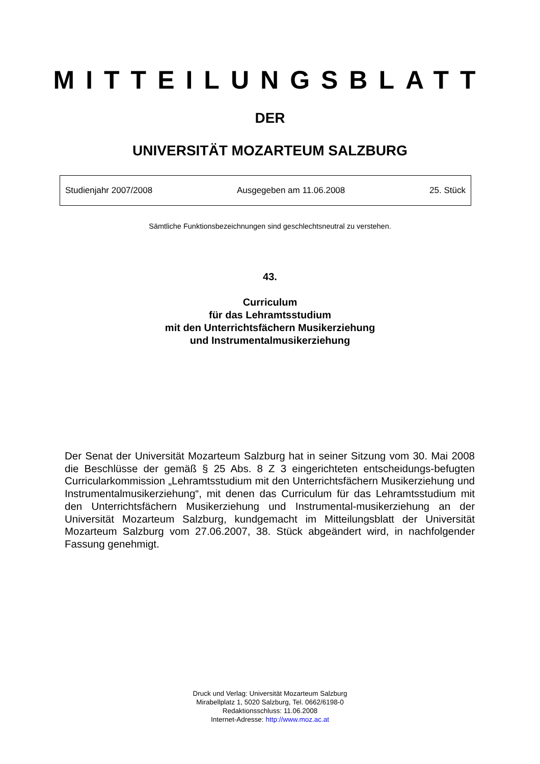MITTEILUNGSBLATT
DER
UNIVERSITÄT MOZARTEUM SALZBURG
Studienjahr 2007/2008 Ausgegeben am 11.06.2008 25. Stück
Sämtliche Funktionsbezeichnungen sind geschlechtsneutral zu verstehen.
43.
Curriculum
für das Lehramtsstudium
mit den Unterrichtsfächern Musikerziehung
und Instrumentalmusikerziehung
Der Senat der Universität Mozarteum Salzburg hat in seiner Sitzung vom 30. Mai 2008 die Beschlüsse der gemäß § 25 Abs. 8 Z 3 eingerichteten entscheidungs-befugten Curricularkommission „Lehramtsstudium mit den Unterrichtsfächern Musikerziehung und Instrumentalmusikerziehung“, mit denen das Curriculum für das Lehramtsstudium mit den Unterrichtsfächern Musikerziehung und Instrumental-musikerziehung an der Universität Mozarteum Salzburg, kundgemacht im Mitteilungsblatt der Universität Mozarteum Salzburg vom 27.06.2007, 38. Stück abgeändert wird, in nachfolgender Fassung genehmigt.
Druck und Verlag: Universität Mozarteum Salzburg
Mirabellplatz 1, 5020 Salzburg, Tel. 0662/6198-0
Redaktionsschluss: 11.06.2008
Internet-Adresse: http://www.moz.ac.at